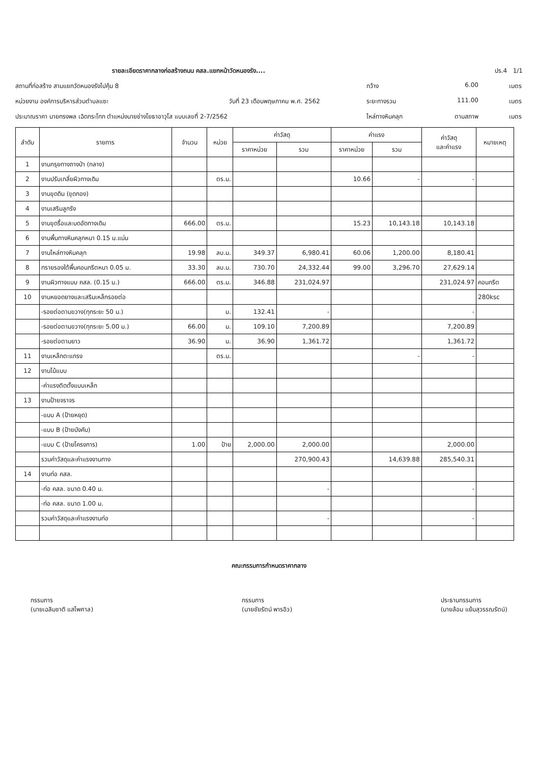รายละเอียดราคากลางก่อสร้างถนน คสล.แยกหน้าวัดหนองรัง.... ปร.4 1/1
สถานที่ก่อสร้าง สามแยกวัดหนองรังไปคุ้ม 8 กว้าง 6.00 เมตร
หน่วยงาน องค์การบริหารส่วนตำบลแซะ วันที่ 23 เดือนพฤษภาคม พ.ศ. 2562 ระยะทางรวม 111.00 เมตร
ประมาณราคา นายทรงพล เฉิดกระโทก ตำแหน่งนายช่างโยธาอาวุโส แบบเลขที่ 2-7/2562 ไหล่ทางหินคลุก ตามสภาพ เมตร
| ลำดับ | รายการ | จำนวน | หน่วย | ค่าวัสดุ | | ค่าแรง | | ค่าวัสดุ และค่าแรง | หมายเหตุ |
| --- | --- | --- | --- | --- | --- | --- | --- | --- | --- |
| | | | | ราคาหน่วย | รวม | ราคาหน่วย | รวม | | |
| 1 | งานกรุยทางถางป่า (กลาง) | | | | | | | | |
| 2 | งานปรับเกลี่ยผิวทางเดิม | | ตร.ม. | | | 10.66 | - | - | |
| 3 | งานขุดดิน (ขุดกอง) | | | | | | | | |
| 4 | งานเสริมลูกรัง | | | | | | | | |
| 5 | งานขุดรื้อและบดอัดทางเดิม | 666.00 | ตร.ม. | | | 15.23 | 10,143.18 | 10,143.18 | |
| 6 | งานพื้นทางหินคลุกหนา 0.15 ม.แน่น | | | | | | | | |
| 7 | งานไหล่ทางหินคลุก | 19.98 | ลบ.ม. | 349.37 | 6,980.41 | 60.06 | 1,200.00 | 8,180.41 | |
| 8 | ทรายรองใต้พื้นคอนกรีตหนา 0.05 ม. | 33.30 | ลบ.ม. | 730.70 | 24,332.44 | 99.00 | 3,296.70 | 27,629.14 | |
| 9 | งานผิวทางแบบ คสล. (0.15 ม.) | 666.00 | ตร.ม. | 346.88 | 231,024.97 | | | 231,024.97 | คอนกรีต |
| 10 | งานหยอดยางและเสริมเหล็กรอยต่อ | | | | | | | | 280ksc |
| | -รอยต่อตามขวาง(ทุกระยะ 50 ม.) | | ม. | 132.41 | - | | | - | |
| | -รอยต่อตามขวาง(ทุกระยะ 5.00 ม.) | 66.00 | ม. | 109.10 | 7,200.89 | | | 7,200.89 | |
| | -รอยต่อตามยาว | 36.90 | ม. | 36.90 | 1,361.72 | | | 1,361.72 | |
| 11 | งานเหล็กตะแกรง | | ตร.ม. | | | | - | - | |
| 12 | งานไม้แบบ | | | | | | | | |
| | -ค่าแรงติดตั้งแบบเหล็ก | | | | | | | | |
| 13 | งานป้ายจราจร | | | | | | | | |
| | -แบบ A (ป้ายหยุด) | | | | | | | | |
| | -แบบ B (ป้ายบังคับ) | | | | | | | | |
| | -แบบ C (ป้ายโครงการ) | 1.00 | ป้าย | 2,000.00 | 2,000.00 | | | 2,000.00 | |
| | รวมค่าวัสดุและค่าแรงงานทาง | | | | 270,900.43 | | 14,639.88 | 285,540.31 | |
| 14 | งานท่อ คสล. | | | | | | | | |
| | -ท่อ คสล. ขนาด 0.40 ม. | | | | - | | | - | |
| | -ท่อ คสล. ขนาด 1.00 ม. | | | | | | | | |
| | รวมค่าวัสดุและค่าแรงงานท่อ | | | | - | | | - | |
คณะกรรมการกำหนดราคากลาง
กรรมการ
(นายเฉลิมชาติ แสไพศาล)
กรรมการ
(นายชัยรัตน์ พารอิว)
ประธานกรรมการ
(นายล้อม แย้มสุวรรณรัตน์)